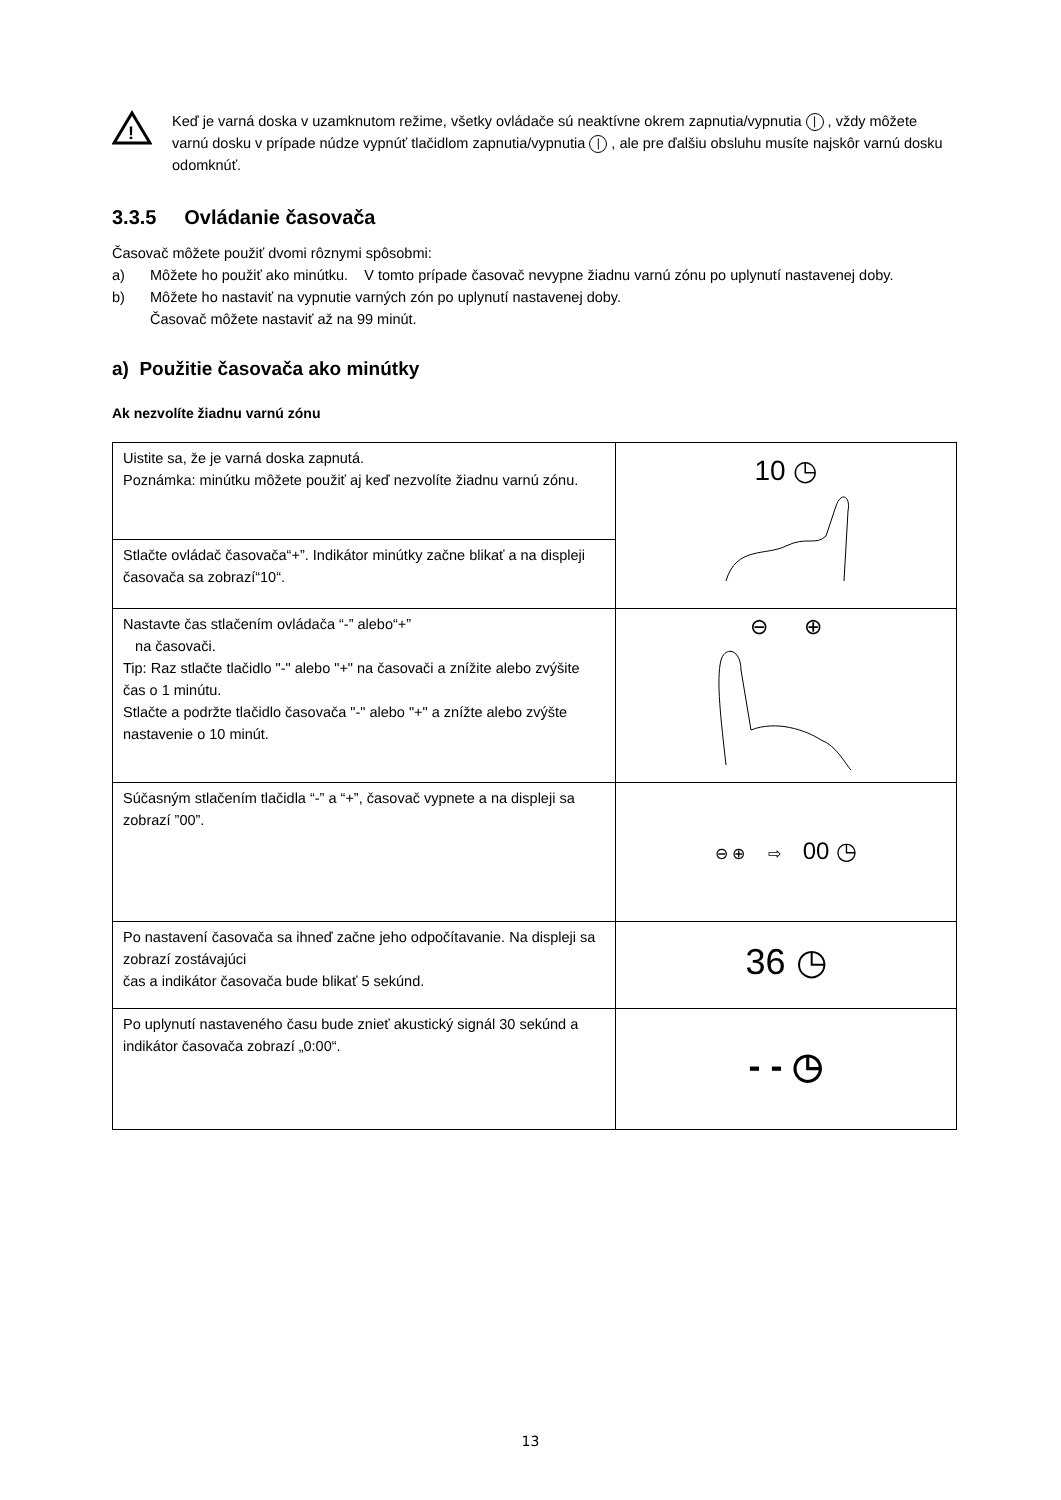!
Keď je varná doska v uzamknutom režime, všetky ovládače sú neaktívne okrem zapnutia/vypnutia | , vždy môžete varnú dosku v prípade núdze vypnúť tlačidlom zapnutia/vypnutia | , ale pre ďalšiu obsluhu musíte najskôr varnú dosku odomknúť.
3.3.5 Ovládanie časovača
Časovač môžete použiť dvomi rôznymi spôsobmi:
a) Môžete ho použiť ako minútku. V tomto prípade časovač nevypne žiadnu varnú zónu po uplynutí nastavenej doby.
b) Môžete ho nastaviť na vypnutie varných zón po uplynutí nastavenej doby.
Časovač môžete nastaviť až na 99 minút.
a) Použitie časovača ako minútky
Ak nezvolíte žiadnu varnú zónu
| Uistite sa, že je varná doska zapnutá. Poznámka: minútku môžete použiť aj keď nezvolíte žiadnu varnú zónu. | 10 ◷ |
| Stlačte ovládač časovača“+”. Indikátor minútky začne blikať a na displeji časovača sa zobrazí“10“. | |
| Nastavte čas stlačením ovládača “-” alebo“+” na časovači. Tip: Raz stlačte tlačidlo "-" alebo "+" na časovači a znížite alebo zvýšite čas o 1 minútu. Stlačte a podržte tlačidlo časovača "-" alebo "+" a znížte alebo zvýšte nastavenie o 10 minút. | ⊖ ⊕ |
| Súčasným stlačením tlačidla “-” a “+”, časovač vypnete a na displeji sa zobrazí ”00”. | ⊖ ⊕ ⇨ 00 ◷ |
| Po nastavení časovača sa ihneď začne jeho odpočítavanie. Na displeji sa zobrazí zostávajúci čas a indikátor časovača bude blikať 5 sekúnd. | 36 ◷ |
| Po uplynutí nastaveného času bude znieť akustický signál 30 sekúnd a indikátor časovača zobrazí „0:00“. | - - ◷ |
13